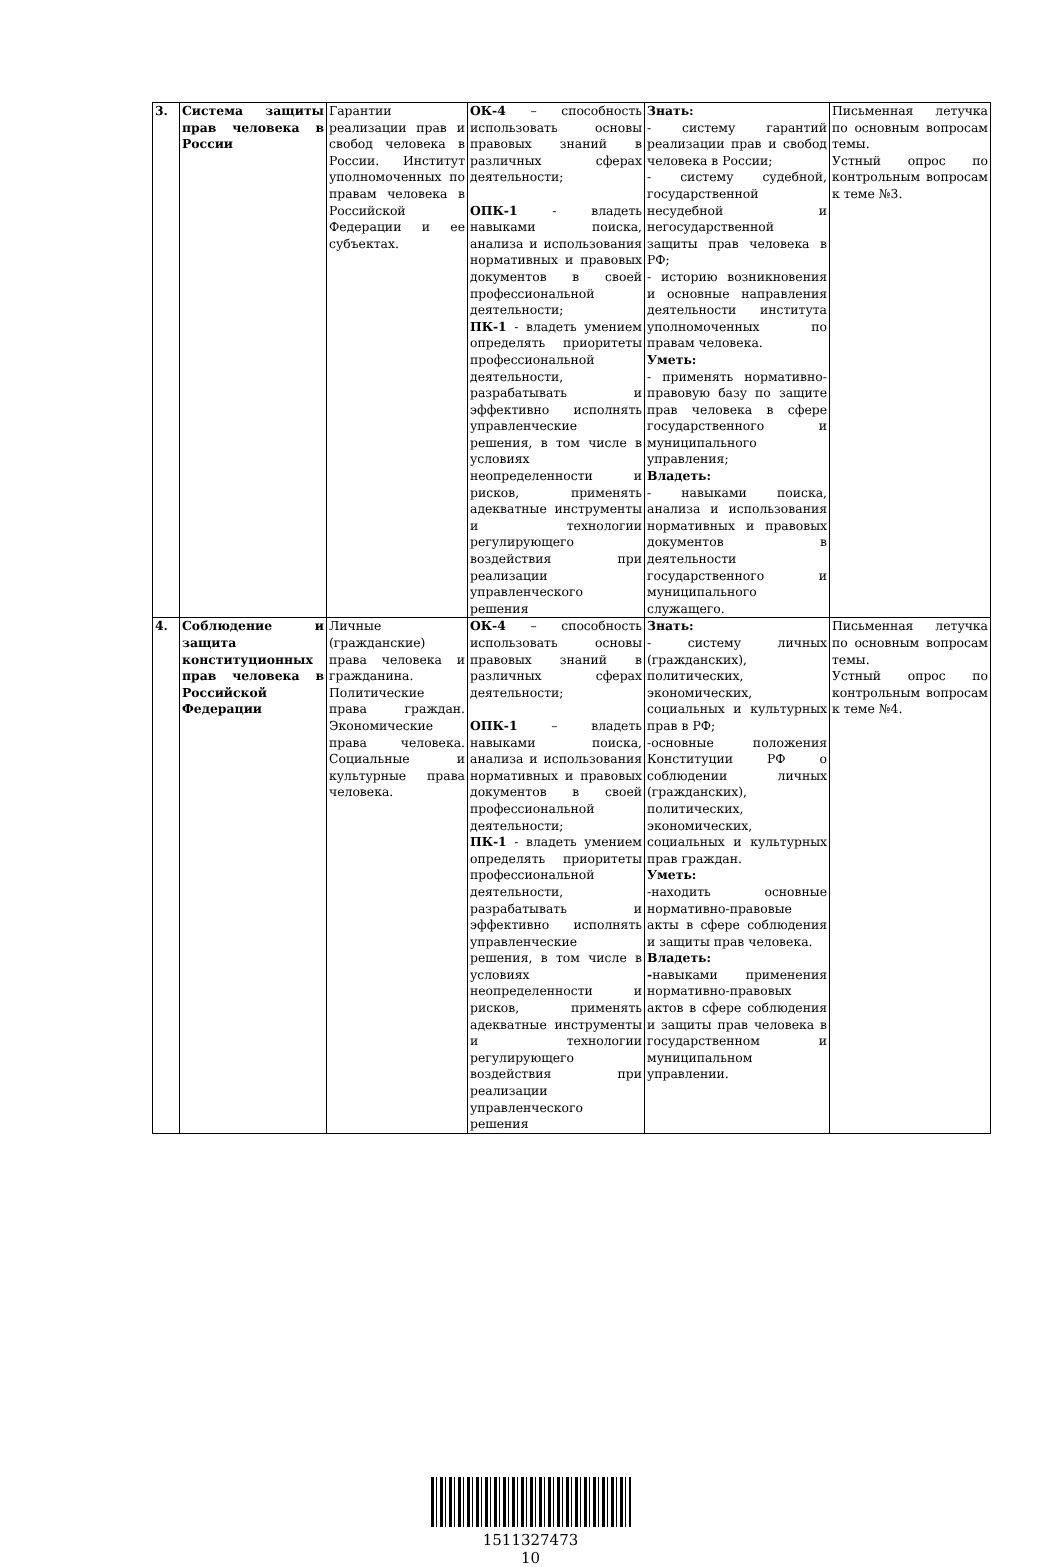| 3. | Система защиты прав человека в России | Гарантии реализации прав и свобод человека в России. Институт уполномоченных по правам человека в Российской Федерации и ее субъектах. | ОК-4 – способность использовать основы правовых знаний в различных сферах деятельности; ОПК-1 - владеть навыками поиска, анализа и использования нормативных и правовых документов в своей профессиональной деятельности; ПК-1 - владеть умением определять приоритеты профессиональной деятельности, разрабатывать и эффективно исполнять управленческие решения, в том числе в условиях неопределенности и рисков, применять адекватные инструменты и технологии регулирующего воздействия при реализации управленческого решения | Знать: - систему гарантий реализации прав и свобод человека в России; - систему судебной, государственной несудебной и негосударственной защиты прав человека в РФ; - историю возникновения и основные направления деятельности института уполномоченных по правам человека. Уметь: - применять нормативно-правовую базу по защите прав человека в сфере государственного и муниципального управления; Владеть: - навыками поиска, анализа и использования нормативных и правовых документов в деятельности государственного и муниципального служащего. | Письменная летучка по основным вопросам темы. Устный опрос по контрольным вопросам к теме №3. |
| 4. | Соблюдение и защита конституционных прав человека в Российской Федерации | Личные (гражданские) права человека и гражданина. Политические права граждан. Экономические права человека. Социальные и культурные права человека. | ОК-4 – способность использовать основы правовых знаний в различных сферах деятельности; ОПК-1 – владеть навыками поиска, анализа и использования нормативных и правовых документов в своей профессиональной деятельности; ПК-1 - владеть умением определять приоритеты профессиональной деятельности, разрабатывать и эффективно исполнять управленческие решения, в том числе в условиях неопределенности и рисков, применять адекватные инструменты и технологии регулирующего воздействия при реализации управленческого решения | Знать: - систему личных (гражданских), политических, экономических, социальных и культурных прав в РФ; -основные положения Конституции РФ о соблюдении личных (гражданских), политических, экономических, социальных и культурных прав граждан. Уметь: -находить основные нормативно-правовые акты в сфере соблюдения и защиты прав человека. Владеть: - навыками применения нормативно-правовых актов в сфере соблюдения и защиты прав человека в государственном и муниципальном управлении. | Письменная летучка по основным вопросам темы. Устный опрос по контрольным вопросам к теме №4. |
1511327473
10